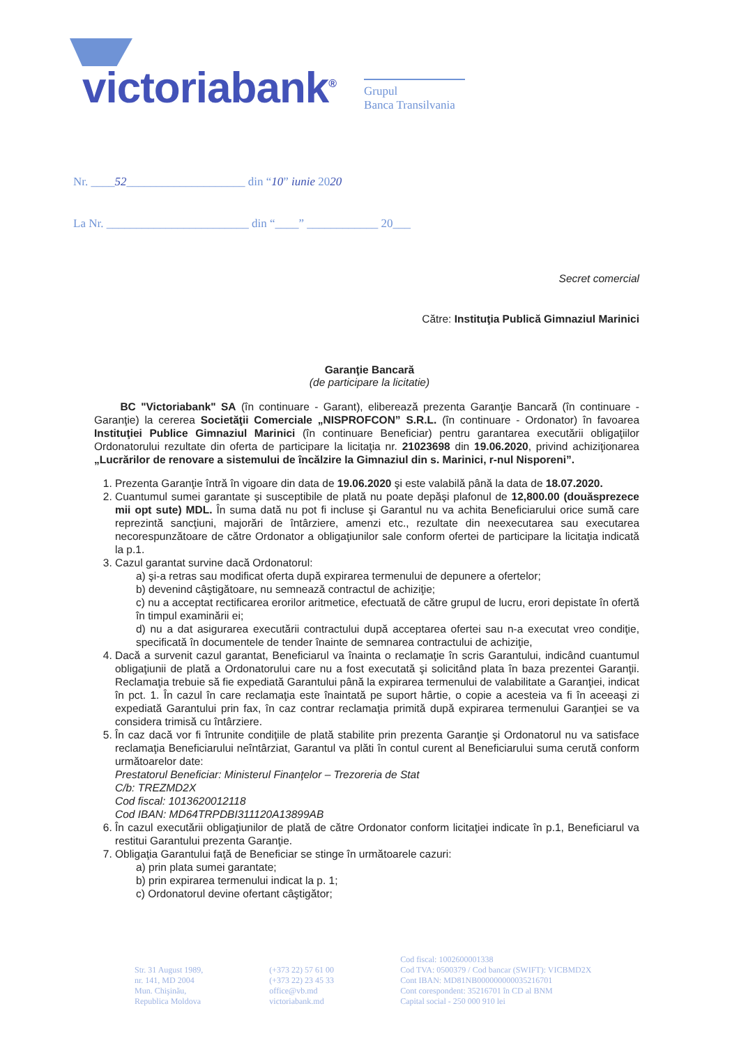victoriabank<sup>®</sup>
Grupul
Banca Transilvania
Nr. ____52____________________ din “10” iunie 2020
La Nr. ________________________ din “____” ____________ 20___
Secret comercial
Către: Instituţia Publică Gimnaziul Marinici
Garanţie Bancară
(de participare la licitatie)
BC "Victoriabank" SA (în continuare - Garant), eliberează prezenta Garanţie Bancară (în continuare - Garanţie) la cererea Societăţii Comerciale „NISPROFCON” S.R.L. (în continuare - Ordonator) în favoarea Instituţiei Publice Gimnaziul Marinici (în continuare Beneficiar) pentru garantarea executării obligaţiilor Ordonatorului rezultate din oferta de participare la licitaţia nr. 21023698 din 19.06.2020, privind achiziţionarea „Lucrărilor de renovare a sistemului de încălzire la Gimnaziul din s. Marinici, r-nul Nisporeni”.
1. Prezenta Garanţie întră în vigoare din data de 19.06.2020 şi este valabilă până la data de 18.07.2020.
2. Cuantumul sumei garantate şi susceptibile de plată nu poate depăşi plafonul de 12,800.00 (douăsprezece mii opt sute) MDL. În suma dată nu pot fi incluse şi Garantul nu va achita Beneficiarului orice sumă care reprezintă sancţiuni, majorări de întârziere, amenzi etc., rezultate din neexecutarea sau executarea necorespunzătoare de către Ordonator a obligaţiunilor sale conform ofertei de participare la licitaţia indicată la p.1.
3. Cazul garantat survine dacă Ordonatorul:
a) şi-a retras sau modificat oferta după expirarea termenului de depunere a ofertelor;
b) devenind câştigătoare, nu semnează contractul de achiziţie;
c) nu a acceptat rectificarea erorilor aritmetice, efectuată de către grupul de lucru, erori depistate în ofertă în timpul examinării ei;
d) nu a dat asigurarea executării contractului după acceptarea ofertei sau n-a executat vreo condiţie, specificată în documentele de tender înainte de semnarea contractului de achiziţie,
4. Dacă a survenit cazul garantat, Beneficiarul va înainta o reclamaţie în scris Garantului, indicând cuantumul obligaţiunii de plată a Ordonatorului care nu a fost executată şi solicitând plata în baza prezentei Garanţii. Reclamaţia trebuie să fie expediată Garantului până la expirarea termenului de valabilitate a Garanţiei, indicat în pct. 1. În cazul în care reclamaţia este înaintată pe suport hârtie, o copie a acesteia va fi în aceeaşi zi expediată Garantului prin fax, în caz contrar reclamaţia primită după expirarea termenului Garanţiei se va considera trimisă cu întârziere.
5. În caz dacă vor fi întrunite condiţiile de plată stabilite prin prezenta Garanţie şi Ordonatorul nu va satisface reclamaţia Beneficiarului neîntârziat, Garantul va plăti în contul curent al Beneficiarului suma cerută conform următoarelor date:
Prestatorul Beneficiar: Ministerul Finanţelor – Trezoreria de Stat
C/b: TREZMD2X
Cod fiscal: 1013620012118
Cod IBAN: MD64TRPDBI311120A13899AB
6. În cazul executării obligaţiunilor de plată de către Ordonator conform licitaţiei indicate în p.1, Beneficiarul va restitui Garantului prezenta Garanţie.
7. Obligaţia Garantului faţă de Beneficiar se stinge în următoarele cazuri:
a) prin plata sumei garantate;
b) prin expirarea termenului indicat la p. 1;
c) Ordonatorul devine ofertant câştigător;
Str. 31 August 1989,
nr. 141, MD 2004
Mun. Chişinău,
Republica Moldova
(+373 22) 57 61 00
(+373 22) 23 45 33
office@vb.md
victoriabank.md
Cod fiscal: 1002600001338
Cod TVA: 0500379 / Cod bancar (SWIFT): VICBMD2X
Cont IBAN: MD81NB000000000035216701
Cont corespondent: 35216701 în CD al BNM
Capital social - 250 000 910 lei